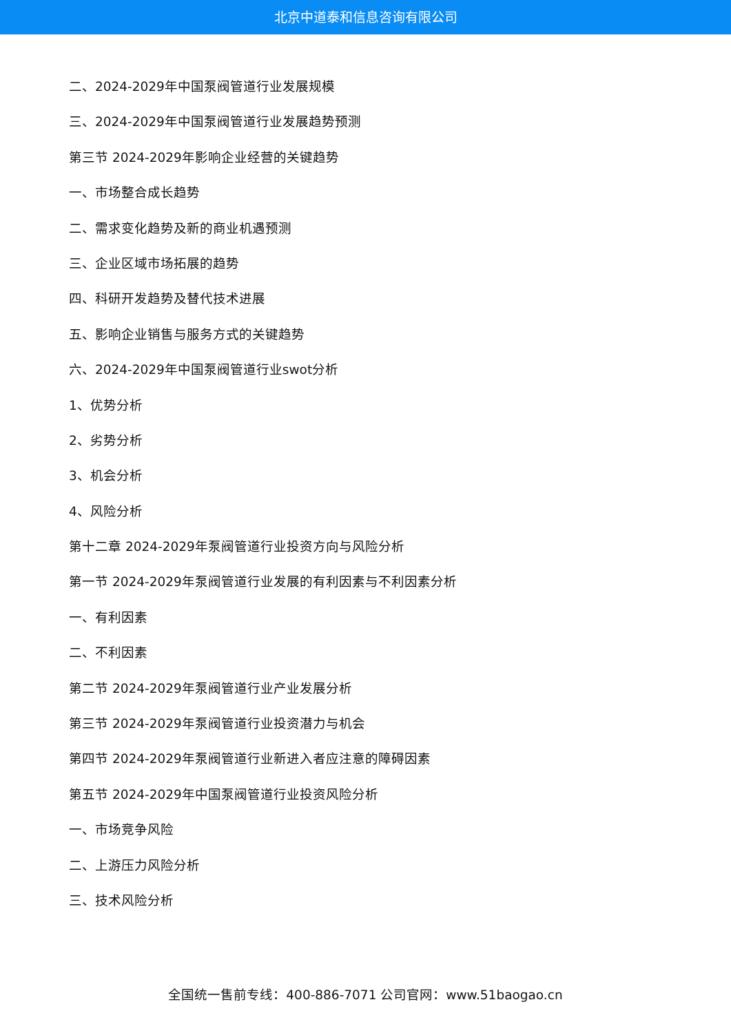北京中道泰和信息咨询有限公司
二、2024-2029年中国泵阀管道行业发展规模
三、2024-2029年中国泵阀管道行业发展趋势预测
第三节 2024-2029年影响企业经营的关键趋势
一、市场整合成长趋势
二、需求变化趋势及新的商业机遇预测
三、企业区域市场拓展的趋势
四、科研开发趋势及替代技术进展
五、影响企业销售与服务方式的关键趋势
六、2024-2029年中国泵阀管道行业swot分析
1、优势分析
2、劣势分析
3、机会分析
4、风险分析
第十二章 2024-2029年泵阀管道行业投资方向与风险分析
第一节 2024-2029年泵阀管道行业发展的有利因素与不利因素分析
一、有利因素
二、不利因素
第二节 2024-2029年泵阀管道行业产业发展分析
第三节 2024-2029年泵阀管道行业投资潜力与机会
第四节 2024-2029年泵阀管道行业新进入者应注意的障碍因素
第五节 2024-2029年中国泵阀管道行业投资风险分析
一、市场竞争风险
二、上游压力风险分析
三、技术风险分析
全国统一售前专线：400-886-7071 公司官网：www.51baogao.cn